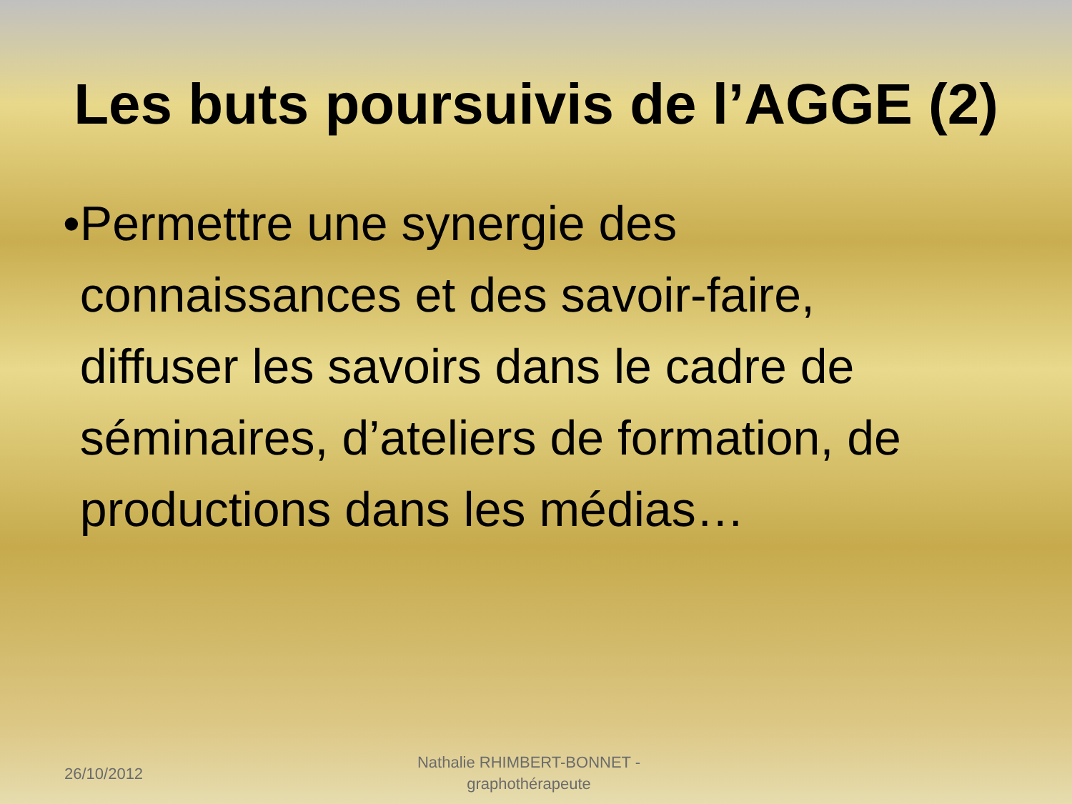Les buts poursuivis de l’AGGE (2)
• Permettre une synergie des connaissances et des savoir-faire, diffuser les savoirs dans le cadre de séminaires, d’ateliers de formation, de productions dans les médias…
26/10/2012
Nathalie RHIMBERT-BONNET - graphothérapeute